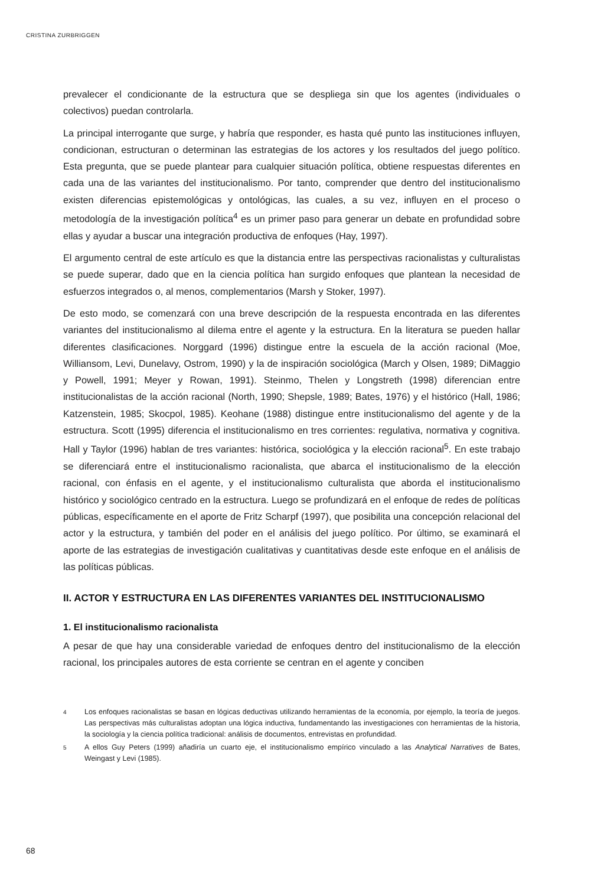CRISTINA ZURBRIGGEN
prevalecer el condicionante de la estructura que se despliega sin que los agentes (individuales o colectivos) puedan controlarla.
La principal interrogante que surge, y habría que responder, es hasta qué punto las instituciones influyen, condicionan, estructuran o determinan las estrategias de los actores y los resultados del juego político. Esta pregunta, que se puede plantear para cualquier situación política, obtiene respuestas diferentes en cada una de las variantes del institucionalismo. Por tanto, comprender que dentro del institucionalismo existen diferencias epistemológicas y ontológicas, las cuales, a su vez, influyen en el proceso o metodología de la investigación política<sup>4</sup> es un primer paso para generar un debate en profundidad sobre ellas y ayudar a buscar una integración productiva de enfoques (Hay, 1997).
El argumento central de este artículo es que la distancia entre las perspectivas racionalistas y culturalistas se puede superar, dado que en la ciencia política han surgido enfoques que plantean la necesidad de esfuerzos integrados o, al menos, complementarios (Marsh y Stoker, 1997).
De esto modo, se comenzará con una breve descripción de la respuesta encontrada en las diferentes variantes del institucionalismo al dilema entre el agente y la estructura. En la literatura se pueden hallar diferentes clasificaciones. Norggard (1996) distingue entre la escuela de la acción racional (Moe, Williansom, Levi, Dunelavy, Ostrom, 1990) y la de inspiración sociológica (March y Olsen, 1989; DiMaggio y Powell, 1991; Meyer y Rowan, 1991). Steinmo, Thelen y Longstreth (1998) diferencian entre institucionalistas de la acción racional (North, 1990; Shepsle, 1989; Bates, 1976) y el histórico (Hall, 1986; Katzenstein, 1985; Skocpol, 1985). Keohane (1988) distingue entre institucionalismo del agente y de la estructura. Scott (1995) diferencia el institucionalismo en tres corrientes: regulativa, normativa y cognitiva. Hall y Taylor (1996) hablan de tres variantes: histórica, sociológica y la elección racional<sup>5</sup>. En este trabajo se diferenciará entre el institucionalismo racionalista, que abarca el institucionalismo de la elección racional, con énfasis en el agente, y el institucionalismo culturalista que aborda el institucionalismo histórico y sociológico centrado en la estructura. Luego se profundizará en el enfoque de redes de políticas públicas, específicamente en el aporte de Fritz Scharpf (1997), que posibilita una concepción relacional del actor y la estructura, y también del poder en el análisis del juego político. Por último, se examinará el aporte de las estrategias de investigación cualitativas y cuantitativas desde este enfoque en el análisis de las políticas públicas.
II. ACTOR Y ESTRUCTURA EN LAS DIFERENTES VARIANTES DEL INSTITUCIONALISMO
1. El institucionalismo racionalista
A pesar de que hay una considerable variedad de enfoques dentro del institucionalismo de la elección racional, los principales autores de esta corriente se centran en el agente y conciben
4 Los enfoques racionalistas se basan en lógicas deductivas utilizando herramientas de la economía, por ejemplo, la teoría de juegos. Las perspectivas más culturalistas adoptan una lógica inductiva, fundamentando las investigaciones con herramientas de la historia, la sociología y la ciencia política tradicional: análisis de documentos, entrevistas en profundidad.
5 A ellos Guy Peters (1999) añadiría un cuarto eje, el institucionalismo empírico vinculado a las Analytical Narratives de Bates, Weingast y Levi (1985).
68